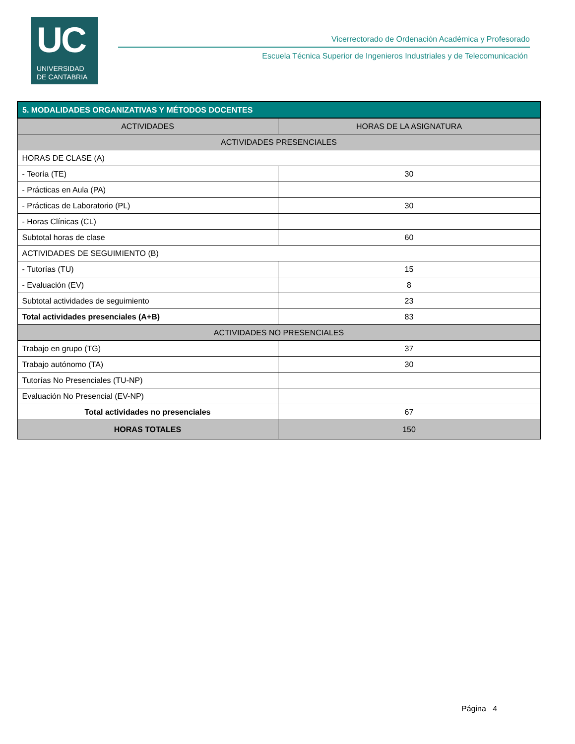UC
UNIVERSIDAD
DE CANTABRIA
Vicerrectorado de Ordenación Académica y Profesorado
Escuela Técnica Superior de Ingenieros Industriales y de Telecomunicación
| 5. MODALIDADES ORGANIZATIVAS Y MÉTODOS DOCENTES | |
| --- | --- |
| ACTIVIDADES | HORAS DE LA ASIGNATURA |
| ACTIVIDADES PRESENCIALES | |
| HORAS DE CLASE (A) | |
| - Teoría (TE) | 30 |
| - Prácticas en Aula (PA) | |
| - Prácticas de Laboratorio (PL) | 30 |
| - Horas Clínicas (CL) | |
| Subtotal horas de clase | 60 |
| ACTIVIDADES DE SEGUIMIENTO (B) | |
| - Tutorías (TU) | 15 |
| - Evaluación (EV) | 8 |
| Subtotal actividades de seguimiento | 23 |
| Total actividades presenciales (A+B) | 83 |
| ACTIVIDADES NO PRESENCIALES | |
| Trabajo en grupo (TG) | 37 |
| Trabajo autónomo (TA) | 30 |
| Tutorías No Presenciales (TU-NP) | |
| Evaluación No Presencial (EV-NP) | |
| Total actividades no presenciales | 67 |
| HORAS TOTALES | 150 |
Página 4